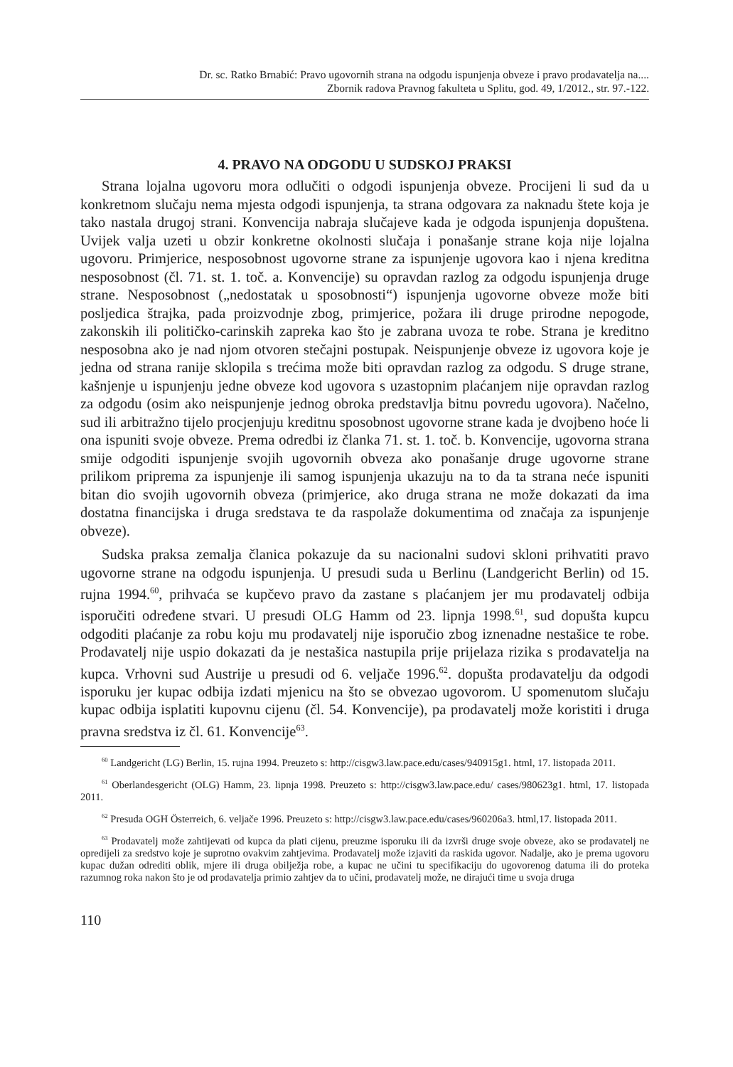Dr. sc. Ratko Brnabić: Pravo ugovornih strana na odgodu ispunjenja obveze i pravo prodavatelja na....
Zbornik radova Pravnog fakulteta u Splitu, god. 49, 1/2012., str. 97.-122.
4. PRAVO NA ODGODU U SUDSKOJ PRAKSI
Strana lojalna ugovoru mora odlučiti o odgodi ispunjenja obveze. Procijeni li sud da u konkretnom slučaju nema mjesta odgodi ispunjenja, ta strana odgovara za naknadu štete koja je tako nastala drugoj strani. Konvencija nabraja slučajeve kada je odgoda ispunjenja dopuštena. Uvijek valja uzeti u obzir konkretne okolnosti slučaja i ponašanje strane koja nije lojalna ugovoru. Primjerice, nesposobnost ugovorne strane za ispunjenje ugovora kao i njena kreditna nesposobnost (čl. 71. st. 1. toč. a. Konvencije) su opravdan razlog za odgodu ispunjenja druge strane. Nesposobnost („nedostatak u sposobnosti“) ispunjenja ugovorne obveze može biti posljedica štrajka, pada proizvodnje zbog, primjerice, požara ili druge prirodne nepogode, zakonskih ili političko-carinskih zapreka kao što je zabrana uvoza te robe. Strana je kreditno nesposobna ako je nad njom otvoren stečajni postupak. Neispunjenje obveze iz ugovora koje je jedna od strana ranije sklopila s trećima može biti opravdan razlog za odgodu. S druge strane, kašnjenje u ispunjenju jedne obveze kod ugovora s uzastopnim plaćanjem nije opravdan razlog za odgodu (osim ako neispunjenje jednog obroka predstavlja bitnu povredu ugovora). Načelno, sud ili arbitražno tijelo procjenjuju kreditnu sposobnost ugovorne strane kada je dvojbeno hoće li ona ispuniti svoje obveze. Prema odredbi iz članka 71. st. 1. toč. b. Konvencije, ugovorna strana smije odgoditi ispunjenje svojih ugovornih obveza ako ponašanje druge ugovorne strane prilikom priprema za ispunjenje ili samog ispunjenja ukazuju na to da ta strana neće ispuniti bitan dio svojih ugovornih obveza (primjerice, ako druga strana ne može dokazati da ima dostatna financijska i druga sredstava te da raspolaže dokumentima od značaja za ispunjenje obveze).
Sudska praksa zemalja članica pokazuje da su nacionalni sudovi skloni prihvatiti pravo ugovorne strane na odgodu ispunjenja. U presudi suda u Berlinu (Landgericht Berlin) od 15. rujna 1994.<sup>60</sup>, prihvaća se kupčevo pravo da zastane s plaćanjem jer mu prodavatelj odbija isporučiti određene stvari. U presudi OLG Hamm od 23. lipnja 1998.<sup>61</sup>, sud dopušta kupcu odgoditi plaćanje za robu koju mu prodavatelj nije isporučio zbog iznenadne nestašice te robe. Prodavatelj nije uspio dokazati da je nestašica nastupila prije prijelaza rizika s prodavatelja na kupca. Vrhovni sud Austrije u presudi od 6. veljače 1996.<sup>62</sup>. dopušta prodavatelju da odgodi isporuku jer kupac odbija izdati mjenicu na što se obvezao ugovorom. U spomenutom slučaju kupac odbija isplatiti kupovnu cijenu (čl. 54. Konvencije), pa prodavatelj može koristiti i druga pravna sredstva iz čl. 61. Konvencije<sup>63</sup>.
<sup>60</sup> Landgericht (LG) Berlin, 15. rujna 1994. Preuzeto s: http://cisgw3.law.pace.edu/cases/940915g1. html, 17. listopada 2011.
<sup>61</sup> Oberlandesgericht (OLG) Hamm, 23. lipnja 1998. Preuzeto s: http://cisgw3.law.pace.edu/ cases/980623g1. html, 17. listopada 2011.
<sup>62</sup> Presuda OGH Österreich, 6. veljače 1996. Preuzeto s: http://cisgw3.law.pace.edu/cases/960206a3. html,17. listopada 2011.
<sup>63</sup> Prodavatelj može zahtijevati od kupca da plati cijenu, preuzme isporuku ili da izvrši druge svoje obveze, ako se prodavatelj ne opredijeli za sredstvo koje je suprotno ovakvim zahtjevima. Prodavatelj može izjaviti da raskida ugovor. Nadalje, ako je prema ugovoru kupac dužan odrediti oblik, mjere ili druga obilježja robe, a kupac ne učini tu specifikaciju do ugovorenog datuma ili do proteka razumnog roka nakon što je od prodavatelja primio zahtjev da to učini, prodavatelj može, ne dirajući time u svoja druga
110